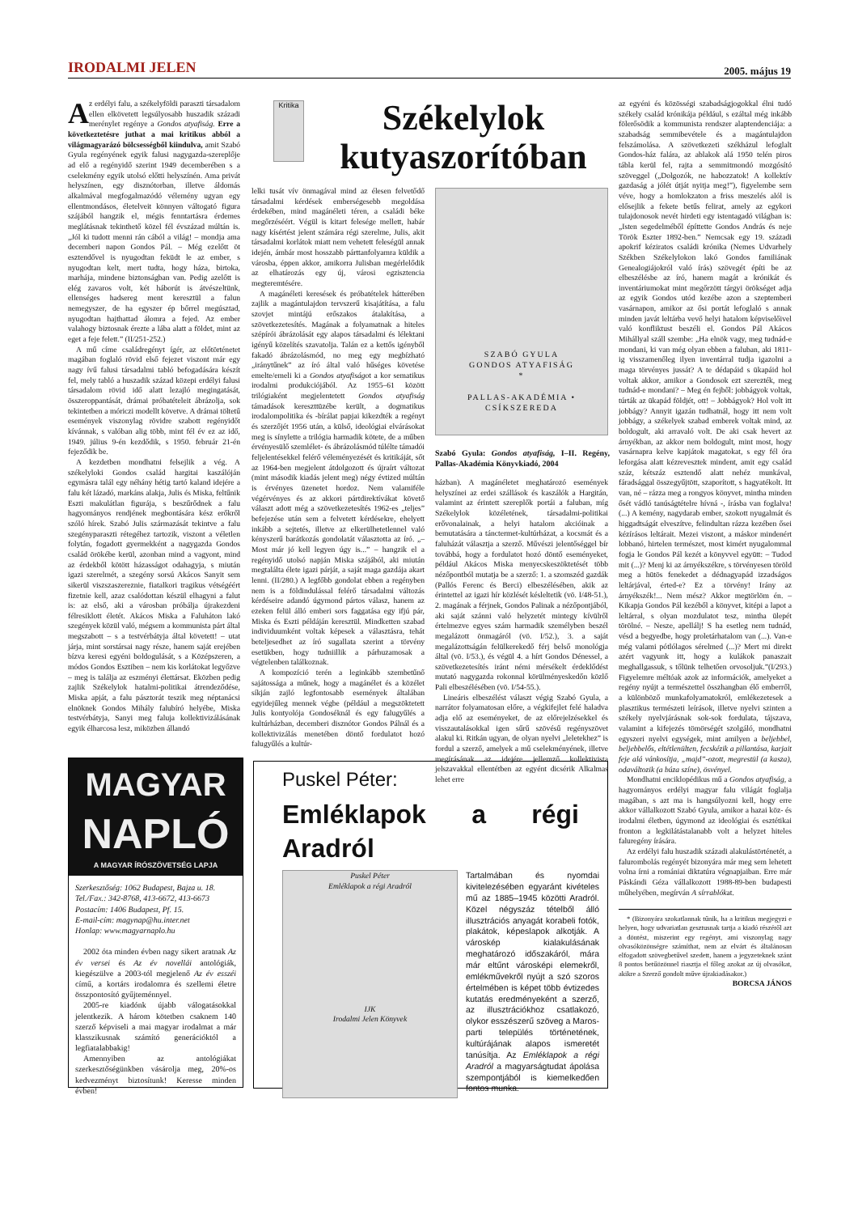IRODALMI JELEN 2005. május 19
Az erdélyi falu, a székelyföldi paraszti társadalom ellen elkövetett legsúlyosabb huszadik századi merénylet regénye a Gondos atyafiság. Erre a következtetésre juthat a mai kritikus abból a világmagyarázó bölcsességből kiindulva, amit Szabó Gyula regényének egyik falusi nagygazda-szereplője ad elő a regényidő szerint 1949 decemberében s a cselekmény egyik utolsó előtti helyszínén. Ama privát helyszínen, egy disznótorban, illetve áldomás alkalmával megfogalmazódó vélemény ugyan egy ellentmondásos, életelveit könnyen váltogató figura szájából hangzik el, mégis fenntartásra érdemes meglátásnak tekinthető közel fél évszázad múltán is. „Jól ki tudott menni rán cából a világ! – mondja ama decemberi napon Gondos Pál. – Még ezelőtt öt esztendővel is nyugodtan feküdt le az ember, s nyugodtan kelt, mert tudta, hogy háza, birtoka, marhája, mindene biztonságban van. Pedig azelőtt is elég zavaros volt, két háborút is átvészeltünk, ellenséges hadsereg ment keresztül a falun nemegyszer, de ha egyszer ép bőrrel megúsztad, nyugodtan hajthattad álomra a fejed. Az ember valahogy biztosnak érezte a lába alatt a földet, mint az eget a feje felett.” (II/251-252.)
A mű címe családregényt ígér, az előtörténetet magában foglaló rövid első fejezet viszont már egy nagy ívű falusi társadalmi tabló befogadására készít fel, mely tabló a huszadik század közepi erdélyi falusi társadalom rövid idő alatt lezajló megingatását, összeroppantását, drámai próbatételeit ábrázolja, sok tekintetben a móriczi modellt követve. A drámai töltetű események viszonylag rövidre szabott regényidőt kívánnak, s valóban alig több, mint fél év ez az idő, 1949. július 9-én kezdődik, s 1950. február 21-én fejeződik be.
A kezdetben mondhatni felsejlik a vég. A székelyloki Gondos család hargitai kaszálóján egymásra talál egy néhány hétig tartó kaland idejére a falu két lázadó, markáns alakja, Julis és Miska, feltűnik Eszti makulátlan figurája, s beszűrődnek a falu hagyományos rendjének megbontására kész erőkről szóló hírek. Szabó Julis származását tekintve a falu szegényparaszti rétegéhez tartozik, viszont a véletlen folytán, fogadott gyermekként a nagygazda Gondos család örökébe kerül, azonban mind a vagyont, mind az érdekből kötött házasságot odahagyja, s miután igazi szerelmét, a szegény sorsú Akácos Sanyit sem sikerül viszszaszereznie, fiatalkori tragikus vétségéért fizetnie kell, azaz csalódottan készül elhagyni a falut is: az első, aki a városban próbálja újrakezdeni félresiklott életét. Akácos Miska a Faluháton lakó szegények közül való, mégsem a kommunista párt által megszabott – s a testvérbátyja által követett! – utat járja, mint sorstársai nagy része, hanem saját erejében bízva keresi egyéni boldogulását, s a Középszeren, a módos Gondos Esztiben – nem kis korlátokat legyőzve – meg is találja az eszményi élettársat. Eközben pedig zajlik Székelylok hatalmi-politikai átrendeződése, Miska apját, a falu pásztorát teszik meg néptanácsi elnöknek Gondos Mihály falubíró helyébe, Miska testvérbátyja, Sanyi meg faluja kollektivizálásának egyik élharcosa lesz, miközben állandó
Székelylok
kutyaszorítóban
Kritika
lelki tusát vív önmagával mind az élesen felvetődő társadalmi kérdések emberségesebb megoldása érdekében, mind magánéleti téren, a családi béke megőrzéséért. Végül is kitart felesége mellett, habár nagy kísértést jelent számára régi szerelme, Julis, akit társadalmi korlátok miatt nem vehetett feleségül annak idején, ámbár most hosszabb párttanfolyamra küldik a városba, éppen akkor, amikorra Julisban megérlelődik az elhatározás egy új, városi egzisztencia megteremtésére.
A magánéleti keresések és próbatételek hátterében zajlik a magántulajdon tervszerű kisajátítása, a falu szovjet mintájú erőszakos átalakítása, a szövetkezetesítés. Magának a folyamatnak a hiteles szépírói ábrázolását egy alapos társadalmi és lélektani igényű közelítés szavatolja. Talán ez a kettős igényből fakadó ábrázolásmód, no meg egy megbízható „iránytűnek” az író által való hűséges követése emelte/emeli ki a Gondos atyafiságot a kor sematikus irodalmi produkciójából. Az 1955–61 között trilógiaként megjelentetett Gondos atyafiság támadások kereszttüzébe került, a dogmatikus irodalompolitika és -bírálat papjai kikezdték a regényt és szerzőjét 1956 után, a külső, ideológiai elvárásokat meg is sínylette a trilógia harmadik kötete, de a műben érvényesülő szemlélet- és ábrázolásmód túlélte támadói feljelentésekkel felérő véleményezését és kritikáját, sőt az 1964-ben megjelent átdolgozott és újraírt változat (mint második kiadás jelent meg) négy évtized múltán is érvényes üzenetet hordoz. Nem valamiféle végérvényes és az akkori pártdirektívákat követő választ adott még a szövetkezetesítés 1962-es „teljes” befejezése után sem a felvetett kérdésekre, ehelyett inkább a sejtetés, illetve az elkerülhetetlennel való kényszerű barátkozás gondolatát választotta az író. „– Most már jó kell legyen úgy is...” – hangzik el a regényidő utolsó napján Miska szájából, aki miután megtalálta élete igazi párját, a saját maga gazdája akart lenni. (II/280.) A legfőbb gondolat ebben a regényben nem is a földindulással felérő társadalmi változás kérdéseire adandó úgymond pártos válasz, hanem az ezeken felül álló emberi sors faggatása egy ifjú pár, Miska és Eszti példáján keresztül. Mindketten szabad individuumként voltak képesek a választásra, tehát beteljesedhet az író sugallata szerint a törvény esetükben, hogy tudniillik a párhuzamosak a végtelenben találkoznak.
A kompozíció terén a leginkább szembetűnő sajátossága a műnek, hogy a magánélet és a közélet síkján zajló legfontosabb események általában egyidejűleg mennek végbe (például a megszöktetett Julis kontyolója Gondoséknál és egy falugyűlés a kultúrházban, decemberi disznótor Gondos Pálnál és a kollektivizálás menetében döntő fordulatot hozó falugyűlés a kultúr-
SZABÓ GYULA
GONDOS ATYAFISÁG
*
PALLAS-AKADÉMIA • CSÍKSZEREDA
Szabó Gyula: Gondos atyafiság, I–II. Regény, Pallas-Akadémia Könyvkiadó, 2004
házban). A magánéletet meghatározó események helyszínei az erdei szállások és kaszálók a Hargitán, valamint az érintett szereplők portái a faluban, míg Székelylok közéletének, társadalmi-politikai erővonalainak, a helyi hatalom akcióinak a bemutatására a tánctermet-kultúrházat, a kocsmát és a faluházát választja a szerző. Művészi jelentőséggel bír továbbá, hogy a fordulatot hozó döntő eseményeket, például Akácos Miska menyecskeszöktetését több nézőpontból mutatja be a szerző: 1. a szomszéd gazdák (Pallós Ferenc és Berci) elbeszélésében, akik az érintettel az igazi hír közlését késleltetik (vö. I/48-51.), 2. magának a férjnek, Gondos Palinak a nézőpontjából, aki saját szánni való helyzetét mintegy kívülről értelmezve egyes szám harmadik személyben beszél megalázott önmagáról (vö. I/52.), 3. a saját megalázottságán felülkerekedő férj belső monológja által (vö. I/53.), és végül 4. a hírt Gondos Dénessel, a szövetkezetesítés iránt némi mérsékelt érdeklődést mutató nagygazda rokonnal körülményeskedőn közlő Pali elbeszélésében (vö. I/54-55.).
Lineáris elbeszélést választ végig Szabó Gyula, a narrátor folyamatosan előre, a végkifejlet felé haladva adja elő az eseményeket, de az előrejelzésekkel és visszautalásokkal igen sűrű szövésű regényszövet alakul ki. Ritkán ugyan, de olyan nyelvi „leletekhez” is fordul a szerző, amelyek a mű cselekményének, illetve megírásának az idejére jellemző kollektivista jelszavakkal ellentétben az egyént dicsérik Alkalmas lehet erre
az egyéni és közösségi szabadságjogokkal élni tudó székely család krónikája például, s ezáltal még inkább fölerősödik a kommunista rendszer alaptendenciája: a szabadság semmibevétele és a magántulajdon felszámolása. A szövetkezeti székházul lefoglalt Gondos-ház falára, az ablakok alá 1950 telén piros tábla kerül fel, rajta a semmitmondó mozgósító szöveggel („Dolgozók, ne habozzatok! A kollektív gazdaság a jólét útját nyitja meg!”), figyelembe sem véve, hogy a homlokzaton a friss meszelés alól is elősejlik a fekete betűs felirat, amely az egykori tulajdonosok nevét hirdeti egy istentagadó világban is: „Isten segedelméből építtette Gondos András és neje Török Eszter 1892-ben.” Nemcsak egy 19. századi apokrif kéziratos családi krónika (Nemes Udvarhely Székben Székelylokon lakó Gondos familiának Genealogiájokról való írás) szövegét építi be az elbeszélésbe az író, hanem magát a krónikát és inventáriumokat mint megőrzött tárgyi örökséget adja az egyik Gondos utód kezébe azon a szeptemberi vasárnapon, amikor az ősi portát lefoglaló s annak minden javát leltárba vevő helyi hatalom képviselőivel való konfliktust beszéli el. Gondos Pál Akácos Mihállyal száll szembe: „Ha elnök vagy, meg tudnád-e mondani, ki van még olyan ebben a faluban, aki 1811-ig visszamenőleg ilyen inventárral tudja igazolni a maga törvényes jussát? A te dédapáid s ükapáid hol voltak akkor, amikor a Gondosok ezt szerezték, meg tudnád-e mondani? – Meg én fejből: jobbágyok voltak, túrták az ükapád földjét, ott! – Jobbágyok? Hol volt itt jobbágy? Annyit igazán tudhatnál, hogy itt nem volt jobbágy, a székelyek szabad emberek voltak mind, az boldogult, aki arravaló volt. De aki csak hevert az árnyékban, az akkor nem boldogult, mint most, hogy vasárnapra kelve kapjátok magatokat, s egy fél óra leforgása alatt kézrevesztek mindent, amit egy család száz, kétszáz esztendő alatt nehéz munkával, fáradsággal összegyűjtött, szaporított, s hagyatékolt. Itt van, né – rázza meg a rongyos könyvet, mintha minden ősét vádló tanúságtételre hívná -, írásba van foglalva! (...) A kemény, nagydarab ember, szokott nyugalmát és higgadtságát elveszítve, felindultan rázza kezében ősei kézírásos leltárait. Mezei viszont, a máskor mindenért lobbanó, hirtelen természet, most kimért nyugalommal fogja le Gondos Pál kezét a könyvvel együtt: – Tudod mit (...)? Menj ki az árnyékszékre, s törvényesen töröld meg a hütös fenekedet a dédnagyapád izzadságos leltárjával, érted-e? Ez a törvény! Irány az árnyékszék!... Nem mész? Akkor megtörlöm én. – Kikapja Gondos Pál kezéből a könyvet, kitépi a lapot a leltárral, s olyan mozdulatot tesz, mintha ülepét törölné. – Nesze, apellálj! S ha esetleg nem tudnád, vésd a begyedbe, hogy proletárhatalom van (...). Van-e még valami pótlólagos sérelmed (...)? Mert mi direkt azért vagyunk itt, hogy a kulákok panaszait meghallgassuk, s tőlünk telhetően orvosoljuk.”(I/293.) Figyelemre méltóak azok az információk, amelyeket a regény nyújt a természettel összhangban élő emberről, a különböző munkafolyamatokról, emlékezetesek a plasztikus természeti leírások, illetve nyelvi szinten a székely nyelvjárásnak sok-sok fordulata, tájszava, valamint a kifejezés tömörségét szolgáló, mondhatni egyszeri nyelvi egységek, mint amilyen a beljebbel, beljebbelős, eltétlenülten, fecskézik a pillantása, karjait feje alá vánkosítja, „majd”-ozott, megrestül (a kasza), odaváltozik (a búza színe), ösvényel.
Mondhatni enciklopédikus mű a Gondos atyafiság, a hagyományos erdélyi magyar falu világát foglalja magában, s azt ma is hangsúlyozni kell, hogy erre akkor vállalkozott Szabó Gyula, amikor a hazai köz- és irodalmi életben, úgymond az ideológiai és esztétikai fronton a legkilátástalanabb volt a helyzet hiteles faluregény írására.
Az erdélyi falu huszadik századi alakulástörténetét, a falurombolás regényét bizonyára már meg sem lehetett volna írni a romániai diktatúra végnapjaiban. Erre már Páskándi Géza vállalkozott 1988-89-ben budapesti műhelyében, megírván A sírrablókat.
* (Bizonyára szokatlannak tűnik, ha a kritikus megjegyzi e helyen, hogy udvariatlan gesztusnak tartja a kiadó részéről azt a döntést, miszerint egy regényt, ami viszonylag nagy olvasóközönségre számíthat, nem az elvárt és általánosan elfogadott szövegbetűvel szedett, hanem a jegyzeteknek szánt 8 pontos betűözönnel riasztja el főleg azokat az új olvasókat, akikre a Szerző gondolt műve újrakiadásakor.)
BORCSA JÁNOS
MAGYAR
NAPLÓ
A MAGYAR ÍRÓSZÖVETSÉG LAPJA
Szerkesztőség: 1062 Budapest, Bajza u. 18.
Tel./Fax.: 342-8768, 413-6672, 413-6673
Postacím: 1406 Budapest, Pf. 15.
E-mail-cím: magynap@hu.inter.net
Honlap: www.magyarnaplo.hu
2002 óta minden évben nagy sikert aratnak Az év versei és Az év novellái antológiák, kiegészülve a 2003-tól megjelenő Az év esszéi című, a kortárs irodalomra és szellemi életre összpontosító gyűjteménnyel.
2005-re kiadónk újabb válogatásokkal jelentkezik. A három kötetben csaknem 140 szerző képviseli a mai magyar irodalmat a már klasszikusnak számító generációktól a legfiatalabbakig!
Amennyiben az antológiákat szerkesztőségünkben vásárolja meg, 20%-os kedvezményt biztosítunk! Keresse minden évben!
Puskel Péter:
Emléklapok a régi Aradról
Puskel Péter
Emléklapok a régi Aradról
IJK
Irodalmi Jelen Könyvek
Tartalmában és nyomdai kivitelezésében egyaránt kivételes mű az 1885–1945 közötti Aradról. Közel négyszáz tételből álló illusztrációs anyagát korabeli fotók, plakátok, képeslapok alkotják. A városkép kialakulásának meghatározó időszakáról, mára már eltűnt városképi elemekről, emlékművekről nyújt a szó szoros értelmében is képet több évtizedes kutatás eredményeként a szerző, az illusztrációkhoz csatlakozó, olykor esszészerű szöveg a Maros-parti település történetének, kultúrájának alapos ismeretét tanúsítja. Az Emléklapok a régi Aradról a magyarságtudat ápolása szempontjából is kiemelkedően fontos munka.